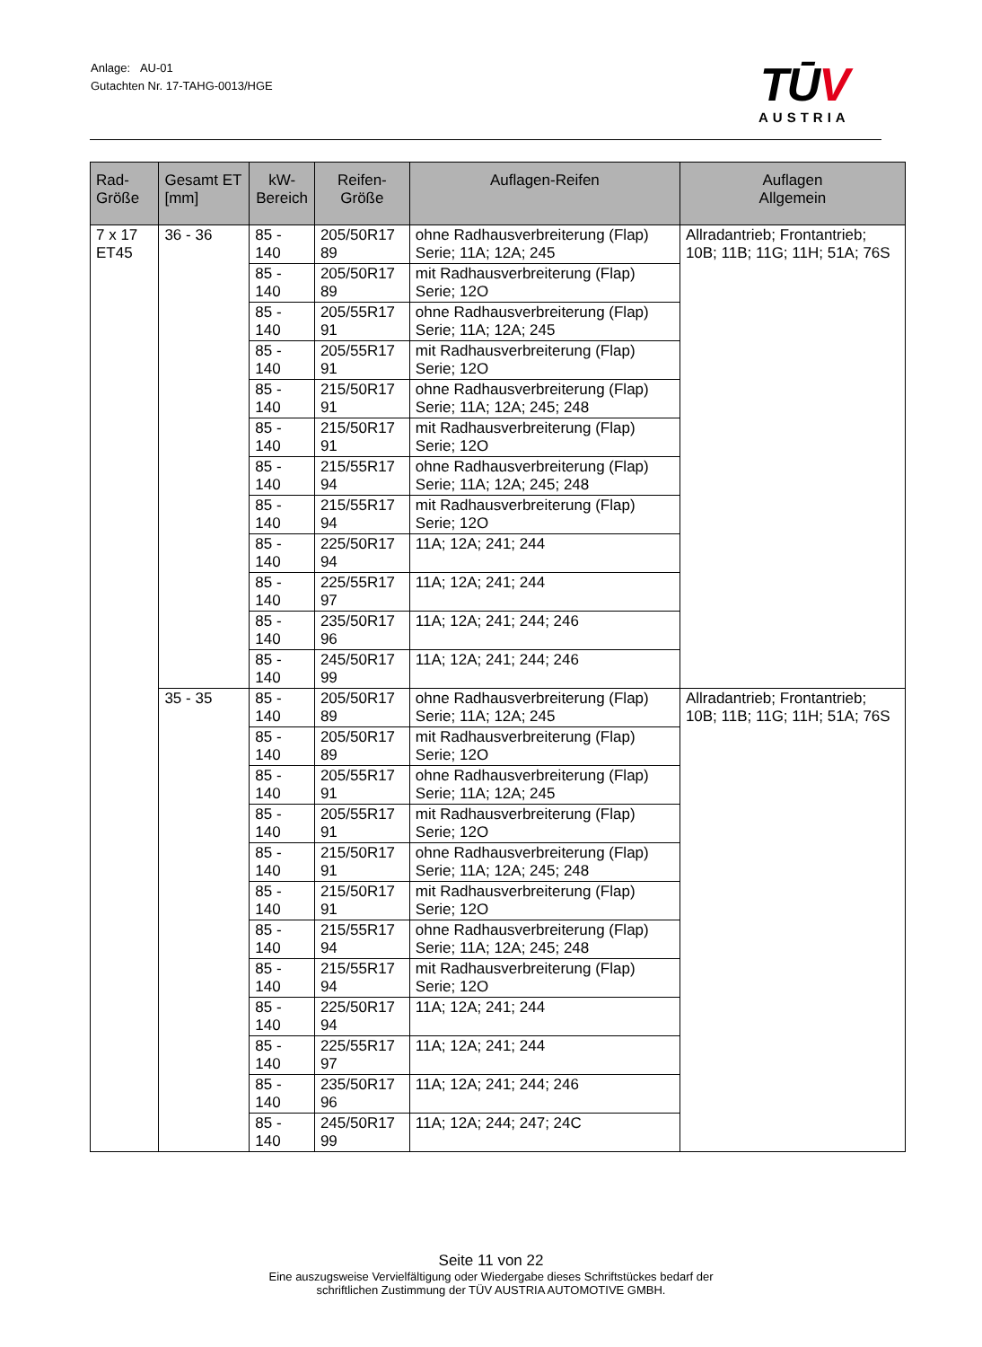Anlage: AU-01
Gutachten Nr. 17-TAHG-0013/HGE
TŪV
AUSTRIA
| Rad-Größe | Gesamt ET [mm] | kW- Bereich | Reifen-Größe | Auflagen-Reifen | Auflagen Allgemein |
| --- | --- | --- | --- | --- | --- |
| 7 x 17 ET45 | 36 - 36 | 85 - 140 | 205/50R17 89 | ohne Radhausverbreiterung (Flap) Serie; 11A; 12A; 245 | Allradantrieb; Frontantrieb; 10B; 11B; 11G; 11H; 51A; 76S |
| | | 85 - 140 | 205/50R17 89 | mit Radhausverbreiterung (Flap) Serie; 12O | |
| | | 85 - 140 | 205/55R17 91 | ohne Radhausverbreiterung (Flap) Serie; 11A; 12A; 245 | |
| | | 85 - 140 | 205/55R17 91 | mit Radhausverbreiterung (Flap) Serie; 12O | |
| | | 85 - 140 | 215/50R17 91 | ohne Radhausverbreiterung (Flap) Serie; 11A; 12A; 245; 248 | |
| | | 85 - 140 | 215/50R17 91 | mit Radhausverbreiterung (Flap) Serie; 12O | |
| | | 85 - 140 | 215/55R17 94 | ohne Radhausverbreiterung (Flap) Serie; 11A; 12A; 245; 248 | |
| | | 85 - 140 | 215/55R17 94 | mit Radhausverbreiterung (Flap) Serie; 12O | |
| | | 85 - 140 | 225/50R17 94 | 11A; 12A; 241; 244 | |
| | | 85 - 140 | 225/55R17 97 | 11A; 12A; 241; 244 | |
| | | 85 - 140 | 235/50R17 96 | 11A; 12A; 241; 244; 246 | |
| | | 85 - 140 | 245/50R17 99 | 11A; 12A; 241; 244; 246 | |
| | 35 - 35 | 85 - 140 | 205/50R17 89 | ohne Radhausverbreiterung (Flap) Serie; 11A; 12A; 245 | Allradantrieb; Frontantrieb; 10B; 11B; 11G; 11H; 51A; 76S |
| | | 85 - 140 | 205/50R17 89 | mit Radhausverbreiterung (Flap) Serie; 12O | |
| | | 85 - 140 | 205/55R17 91 | ohne Radhausverbreiterung (Flap) Serie; 11A; 12A; 245 | |
| | | 85 - 140 | 205/55R17 91 | mit Radhausverbreiterung (Flap) Serie; 12O | |
| | | 85 - 140 | 215/50R17 91 | ohne Radhausverbreiterung (Flap) Serie; 11A; 12A; 245; 248 | |
| | | 85 - 140 | 215/50R17 91 | mit Radhausverbreiterung (Flap) Serie; 12O | |
| | | 85 - 140 | 215/55R17 94 | ohne Radhausverbreiterung (Flap) Serie; 11A; 12A; 245; 248 | |
| | | 85 - 140 | 215/55R17 94 | mit Radhausverbreiterung (Flap) Serie; 12O | |
| | | 85 - 140 | 225/50R17 94 | 11A; 12A; 241; 244 | |
| | | 85 - 140 | 225/55R17 97 | 11A; 12A; 241; 244 | |
| | | 85 - 140 | 235/50R17 96 | 11A; 12A; 241; 244; 246 | |
| | | 85 - 140 | 245/50R17 99 | 11A; 12A; 244; 247; 24C | |
Seite 11 von 22
Eine auszugsweise Vervielfältigung oder Wiedergabe dieses Schriftstückes bedarf der
schriftlichen Zustimmung der TÜV AUSTRIA AUTOMOTIVE GMBH.